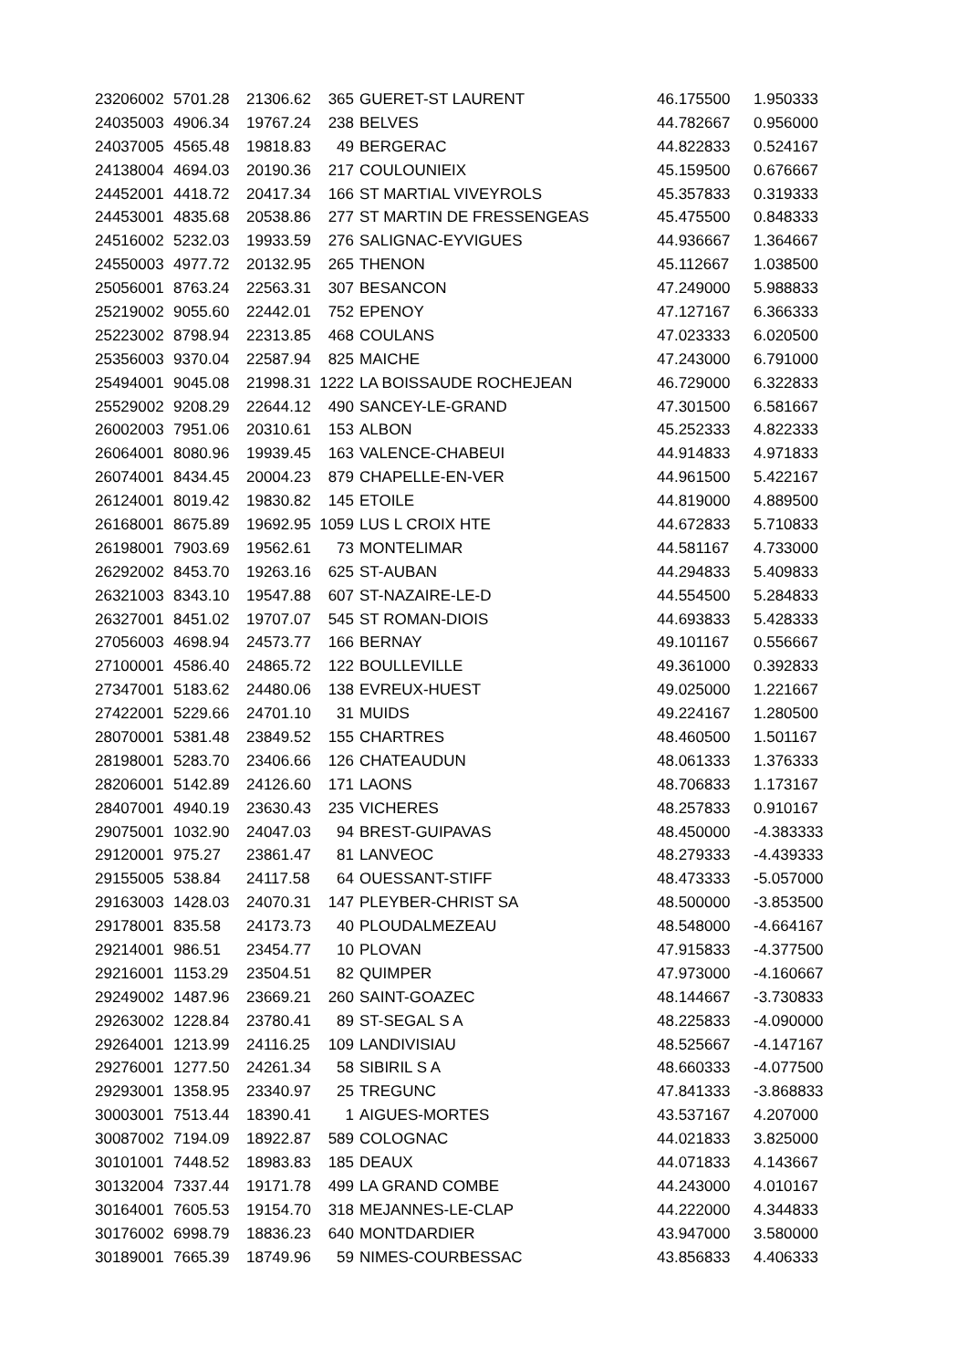| 23206002 | 5701.28 | 21306.62 | 365 | GUERET-ST LAURENT | 46.175500 | 1.950333 |
| 24035003 | 4906.34 | 19767.24 | 238 | BELVES | 44.782667 | 0.956000 |
| 24037005 | 4565.48 | 19818.83 | 49 | BERGERAC | 44.822833 | 0.524167 |
| 24138004 | 4694.03 | 20190.36 | 217 | COULOUNIEIX | 45.159500 | 0.676667 |
| 24452001 | 4418.72 | 20417.34 | 166 | ST MARTIAL VIVEYROLS | 45.357833 | 0.319333 |
| 24453001 | 4835.68 | 20538.86 | 277 | ST MARTIN DE FRESSENGEAS | 45.475500 | 0.848333 |
| 24516002 | 5232.03 | 19933.59 | 276 | SALIGNAC-EYVIGUES | 44.936667 | 1.364667 |
| 24550003 | 4977.72 | 20132.95 | 265 | THENON | 45.112667 | 1.038500 |
| 25056001 | 8763.24 | 22563.31 | 307 | BESANCON | 47.249000 | 5.988833 |
| 25219002 | 9055.60 | 22442.01 | 752 | EPENOY | 47.127167 | 6.366333 |
| 25223002 | 8798.94 | 22313.85 | 468 | COULANS | 47.023333 | 6.020500 |
| 25356003 | 9370.04 | 22587.94 | 825 | MAICHE | 47.243000 | 6.791000 |
| 25494001 | 9045.08 | 21998.31 | 1222 | LA BOISSAUDE ROCHEJEAN | 46.729000 | 6.322833 |
| 25529002 | 9208.29 | 22644.12 | 490 | SANCEY-LE-GRAND | 47.301500 | 6.581667 |
| 26002003 | 7951.06 | 20310.61 | 153 | ALBON | 45.252333 | 4.822333 |
| 26064001 | 8080.96 | 19939.45 | 163 | VALENCE-CHABEUI | 44.914833 | 4.971833 |
| 26074001 | 8434.45 | 20004.23 | 879 | CHAPELLE-EN-VER | 44.961500 | 5.422167 |
| 26124001 | 8019.42 | 19830.82 | 145 | ETOILE | 44.819000 | 4.889500 |
| 26168001 | 8675.89 | 19692.95 | 1059 | LUS L CROIX HTE | 44.672833 | 5.710833 |
| 26198001 | 7903.69 | 19562.61 | 73 | MONTELIMAR | 44.581167 | 4.733000 |
| 26292002 | 8453.70 | 19263.16 | 625 | ST-AUBAN | 44.294833 | 5.409833 |
| 26321003 | 8343.10 | 19547.88 | 607 | ST-NAZAIRE-LE-D | 44.554500 | 5.284833 |
| 26327001 | 8451.02 | 19707.07 | 545 | ST ROMAN-DIOIS | 44.693833 | 5.428333 |
| 27056003 | 4698.94 | 24573.77 | 166 | BERNAY | 49.101167 | 0.556667 |
| 27100001 | 4586.40 | 24865.72 | 122 | BOULLEVILLE | 49.361000 | 0.392833 |
| 27347001 | 5183.62 | 24480.06 | 138 | EVREUX-HUEST | 49.025000 | 1.221667 |
| 27422001 | 5229.66 | 24701.10 | 31 | MUIDS | 49.224167 | 1.280500 |
| 28070001 | 5381.48 | 23849.52 | 155 | CHARTRES | 48.460500 | 1.501167 |
| 28198001 | 5283.70 | 23406.66 | 126 | CHATEAUDUN | 48.061333 | 1.376333 |
| 28206001 | 5142.89 | 24126.60 | 171 | LAONS | 48.706833 | 1.173167 |
| 28407001 | 4940.19 | 23630.43 | 235 | VICHERES | 48.257833 | 0.910167 |
| 29075001 | 1032.90 | 24047.03 | 94 | BREST-GUIPAVAS | 48.450000 | -4.383333 |
| 29120001 | 975.27 | 23861.47 | 81 | LANVEOC | 48.279333 | -4.439333 |
| 29155005 | 538.84 | 24117.58 | 64 | OUESSANT-STIFF | 48.473333 | -5.057000 |
| 29163003 | 1428.03 | 24070.31 | 147 | PLEYBER-CHRIST SA | 48.500000 | -3.853500 |
| 29178001 | 835.58 | 24173.73 | 40 | PLOUDALMEZEAU | 48.548000 | -4.664167 |
| 29214001 | 986.51 | 23454.77 | 10 | PLOVAN | 47.915833 | -4.377500 |
| 29216001 | 1153.29 | 23504.51 | 82 | QUIMPER | 47.973000 | -4.160667 |
| 29249002 | 1487.96 | 23669.21 | 260 | SAINT-GOAZEC | 48.144667 | -3.730833 |
| 29263002 | 1228.84 | 23780.41 | 89 | ST-SEGAL S A | 48.225833 | -4.090000 |
| 29264001 | 1213.99 | 24116.25 | 109 | LANDIVISIAU | 48.525667 | -4.147167 |
| 29276001 | 1277.50 | 24261.34 | 58 | SIBIRIL S A | 48.660333 | -4.077500 |
| 29293001 | 1358.95 | 23340.97 | 25 | TREGUNC | 47.841333 | -3.868833 |
| 30003001 | 7513.44 | 18390.41 | 1 | AIGUES-MORTES | 43.537167 | 4.207000 |
| 30087002 | 7194.09 | 18922.87 | 589 | COLOGNAC | 44.021833 | 3.825000 |
| 30101001 | 7448.52 | 18983.83 | 185 | DEAUX | 44.071833 | 4.143667 |
| 30132004 | 7337.44 | 19171.78 | 499 | LA GRAND COMBE | 44.243000 | 4.010167 |
| 30164001 | 7605.53 | 19154.70 | 318 | MEJANNES-LE-CLAP | 44.222000 | 4.344833 |
| 30176002 | 6998.79 | 18836.23 | 640 | MONTDARDIER | 43.947000 | 3.580000 |
| 30189001 | 7665.39 | 18749.96 | 59 | NIMES-COURBESSAC | 43.856833 | 4.406333 |